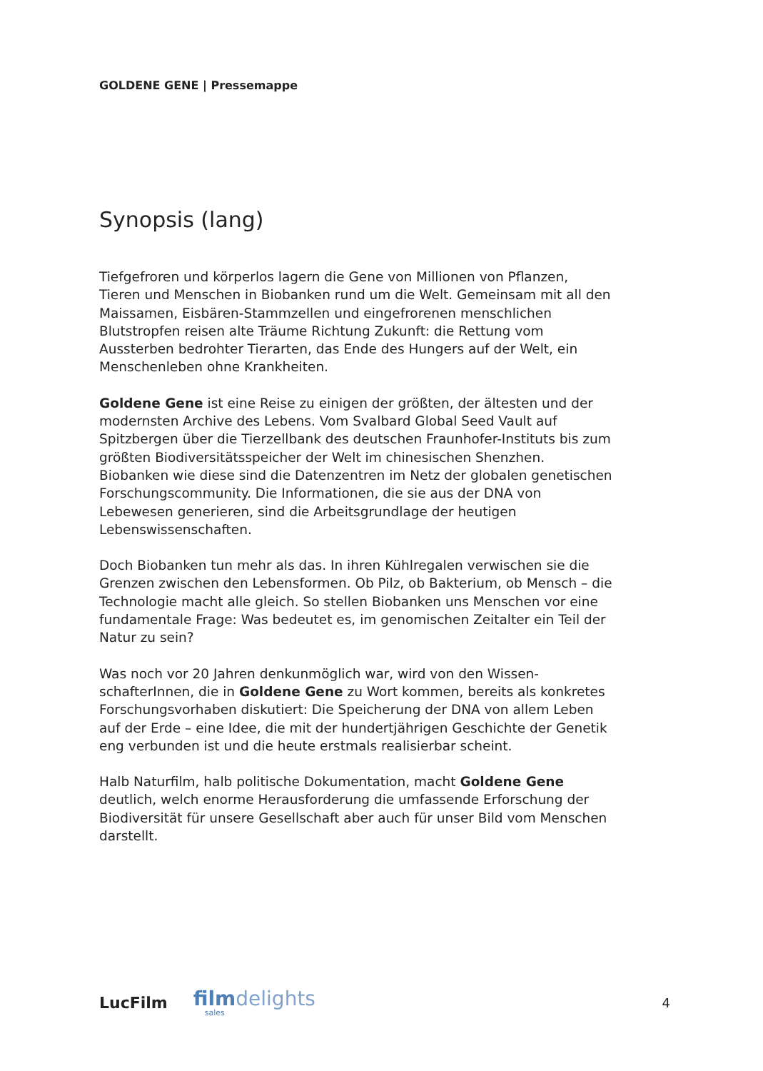GOLDENE GENE | Pressemappe
Synopsis (lang)
Tiefgefroren und körperlos lagern die Gene von Millionen von Pflanzen, Tieren und Menschen in Biobanken rund um die Welt. Gemeinsam mit all den Maissamen, Eisbären-Stammzellen und eingefrorenen menschlichen Blutstropfen reisen alte Träume Richtung Zukunft: die Rettung vom Aussterben bedrohter Tierarten, das Ende des Hungers auf der Welt, ein Menschenleben ohne Krankheiten.
Goldene Gene ist eine Reise zu einigen der größten, der ältesten und der modernsten Archive des Lebens. Vom Svalbard Global Seed Vault auf Spitzbergen über die Tierzellbank des deutschen Fraunhofer-Instituts bis zum größten Biodiversitätsspeicher der Welt im chinesischen Shenzhen. Biobanken wie diese sind die Datenzentren im Netz der globalen gene­tischen Forschungscommunity. Die Informationen, die sie aus der DNA von Lebewesen generieren, sind die Arbeitsgrundlage der heutigen Lebenswissenschaften.
Doch Biobanken tun mehr als das. In ihren Kühlregalen verwischen sie die Grenzen zwischen den Lebensformen. Ob Pilz, ob Bakterium, ob Mensch – die Technologie macht alle gleich. So stellen Biobanken uns Menschen vor eine fundamentale Frage: Was bedeutet es, im genomischen Zeitalter ein Teil der Natur zu sein?
Was noch vor 20 Jahren denkunmöglich war, wird von den Wissen­schafterInnen, die in Goldene Gene zu Wort kommen, bereits als konkretes Forschungsvorhaben diskutiert: Die Speicherung der DNA von allem Leben auf der Erde – eine Idee, die mit der hundertjährigen Geschichte der Genetik eng verbunden ist und die heute erstmals realisierbar scheint.
Halb Naturfilm, halb politische Dokumentation, macht Goldene Gene deutlich, welch enorme Herausforderung die umfassende Erforschung der Biodiversität für unsere Gesellschaft aber auch für unser Bild vom Menschen darstellt.
LucFilm
filmdelights
sales
4